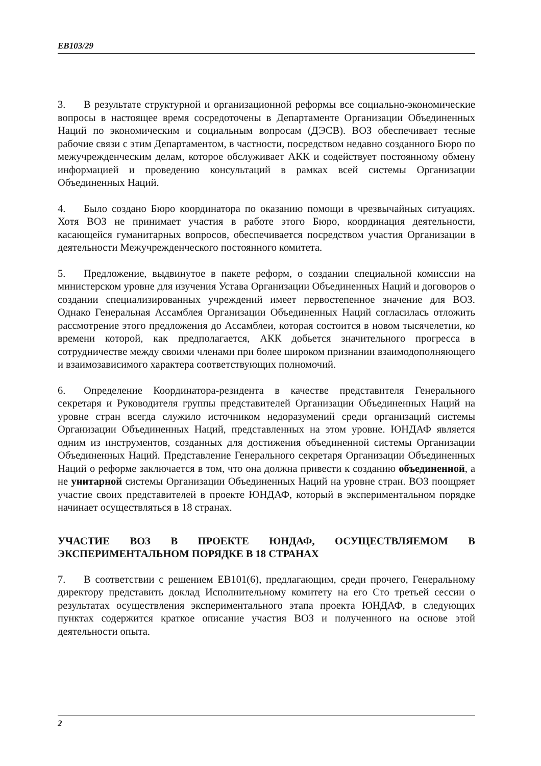EB103/29
3. В результате структурной и организационной реформы все социально-экономические вопросы в настоящее время сосредоточены в Департаменте Организации Объединенных Наций по экономическим и социальным вопросам (ДЭСВ). ВОЗ обеспечивает тесные рабочие связи с этим Департаментом, в частности, посредством недавно созданного Бюро по межучрежденческим делам, которое обслуживает АКК и содействует постоянному обмену информацией и проведению консультаций в рамках всей системы Организации Объединенных Наций.
4. Было создано Бюро координатора по оказанию помощи в чрезвычайных ситуациях. Хотя ВОЗ не принимает участия в работе этого Бюро, координация деятельности, касающейся гуманитарных вопросов, обеспечивается посредством участия Организации в деятельности Межучрежденческого постоянного комитета.
5. Предложение, выдвинутое в пакете реформ, о создании специальной комиссии на министерском уровне для изучения Устава Организации Объединенных Наций и договоров о создании специализированных учреждений имеет первостепенное значение для ВОЗ. Однако Генеральная Ассамблея Организации Объединенных Наций согласилась отложить рассмотрение этого предложения до Ассамблеи, которая состоится в новом тысячелетии, ко времени которой, как предполагается, АКК добьется значительного прогресса в сотрудничестве между своими членами при более широком признании взаимодополняющего и взаимозависимого характера соответствующих полномочий.
6. Определение Координатора-резидента в качестве представителя Генерального секретаря и Руководителя группы представителей Организации Объединенных Наций на уровне стран всегда служило источником недоразумений среди организаций системы Организации Объединенных Наций, представленных на этом уровне. ЮНДАФ является одним из инструментов, созданных для достижения объединенной системы Организации Объединенных Наций. Представление Генерального секретаря Организации Объединенных Наций о реформе заключается в том, что она должна привести к созданию объединенной, а не унитарной системы Организации Объединенных Наций на уровне стран. ВОЗ поощряет участие своих представителей в проекте ЮНДАФ, который в экспериментальном порядке начинает осуществляться в 18 странах.
УЧАСТИЕ ВОЗ В ПРОЕКТЕ ЮНДАФ, ОСУЩЕСТВЛЯЕМОМ В ЭКСПЕРИМЕНТАЛЬНОМ ПОРЯДКЕ В 18 СТРАНАХ
7. В соответствии с решением EB101(6), предлагающим, среди прочего, Генеральному директору представить доклад Исполнительному комитету на его Сто третьей сессии о результатах осуществления экспериментального этапа проекта ЮНДАФ, в следующих пунктах содержится краткое описание участия ВОЗ и полученного на основе этой деятельности опыта.
2